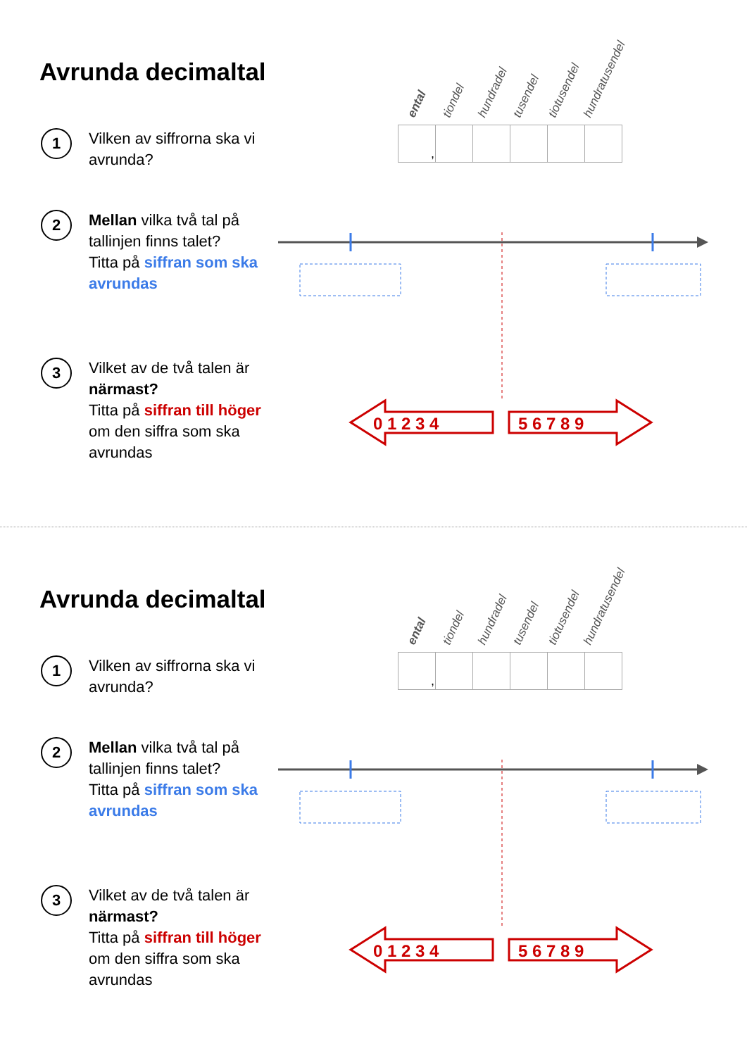0 1 2 3 4
5 6 7 8 9
Avrunda decimaltal
ental tiondel hundradel tusendel tiotusendel hundratusendel
| , | | | | | |
1
Vilken av siffrorna ska vi avrunda?
2
Mellan vilka två tal på tallinjen finns talet?
Titta på siffran som ska avrundas
3
Vilket av de två talen är närmast?
Titta på siffran till höger om den siffra som ska avrundas
0 1 2 3 4
5 6 7 8 9
Avrunda decimaltal
ental tiondel hundradel tusendel tiotusendel hundratusendel
| , | | | | | |
1
Vilken av siffrorna ska vi avrunda?
2
Mellan vilka två tal på tallinjen finns talet?
Titta på siffran som ska avrundas
3
Vilket av de två talen är närmast?
Titta på siffran till höger om den siffra som ska avrundas